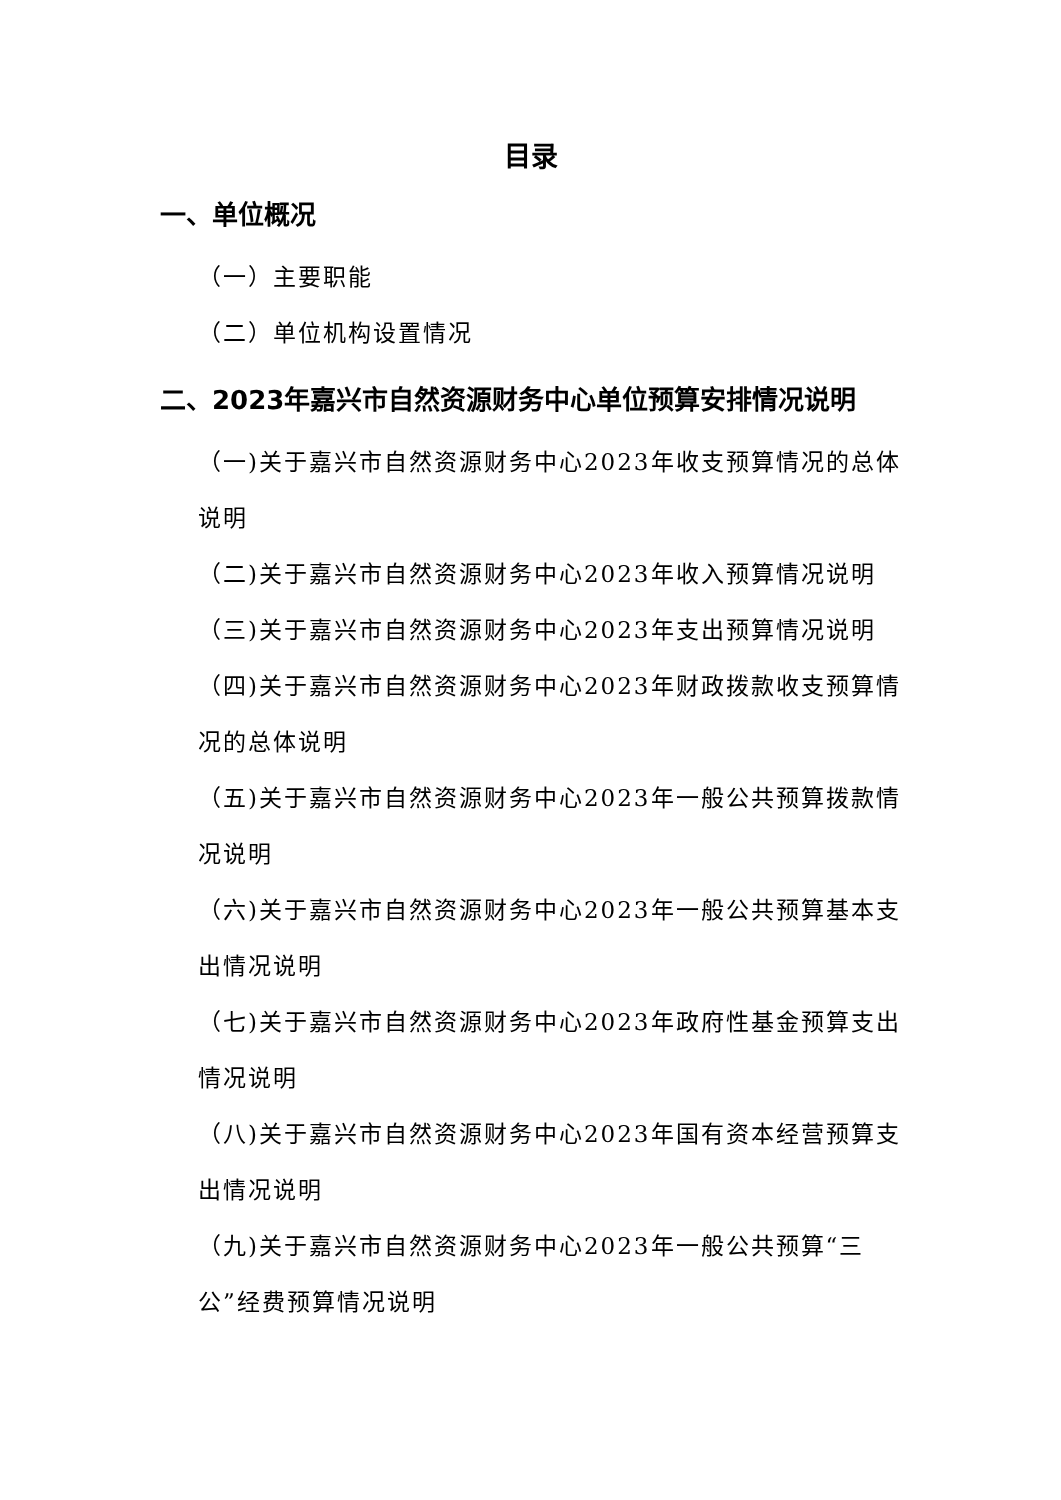目录
一、单位概况
（一）主要职能
（二）单位机构设置情况
二、2023年嘉兴市自然资源财务中心单位预算安排情况说明
（一)关于嘉兴市自然资源财务中心2023年收支预算情况的总体说明
（二)关于嘉兴市自然资源财务中心2023年收入预算情况说明
（三)关于嘉兴市自然资源财务中心2023年支出预算情况说明
（四)关于嘉兴市自然资源财务中心2023年财政拨款收支预算情况的总体说明
（五)关于嘉兴市自然资源财务中心2023年一般公共预算拨款情况说明
（六)关于嘉兴市自然资源财务中心2023年一般公共预算基本支出情况说明
（七)关于嘉兴市自然资源财务中心2023年政府性基金预算支出情况说明
（八)关于嘉兴市自然资源财务中心2023年国有资本经营预算支出情况说明
（九)关于嘉兴市自然资源财务中心2023年一般公共预算“三公”经费预算情况说明